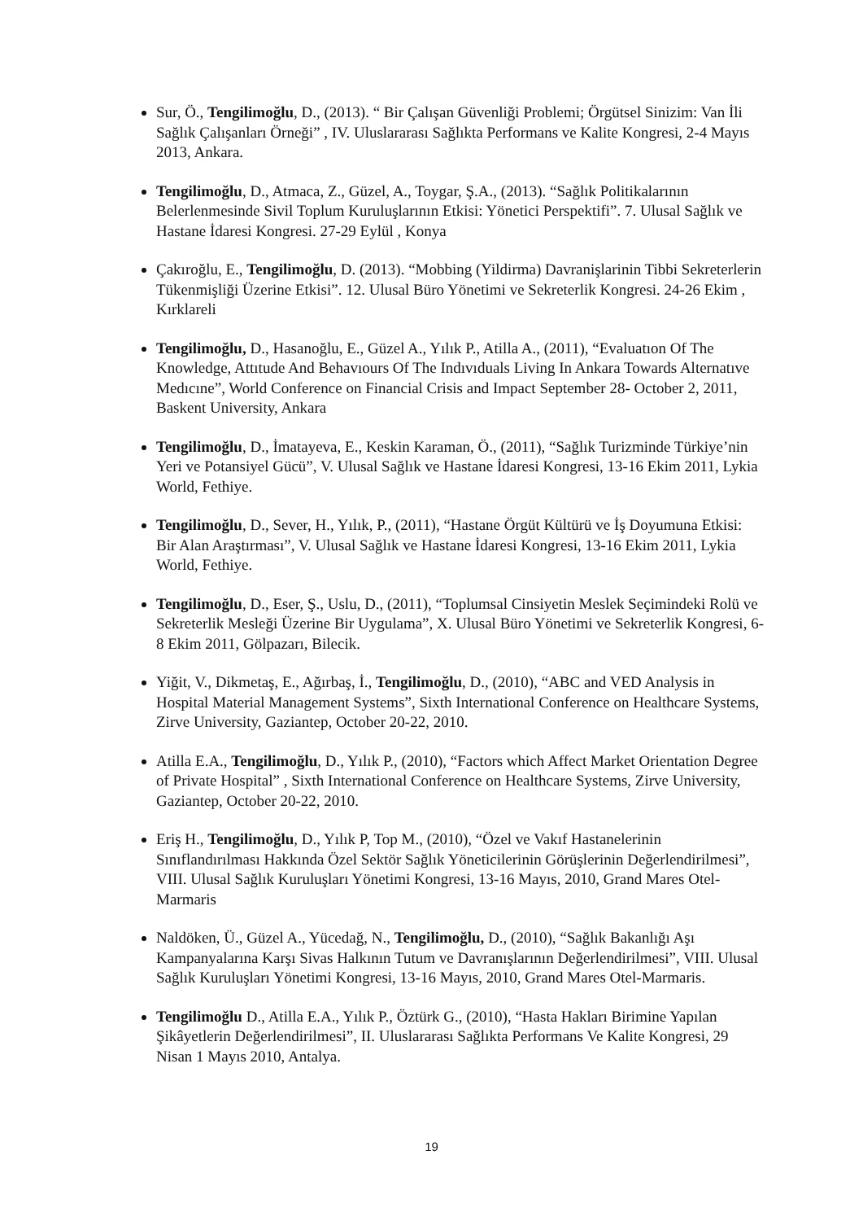Sur, Ö., Tengilimoğlu, D., (2013). “ Bir Çalışan Güvenliği Problemi; Örgütsel Sinizim: Van İli Sağlık Çalışanları Örneği” , IV. Uluslararası Sağlıkta Performans ve Kalite Kongresi, 2-4 Mayıs 2013, Ankara.
Tengilimoğlu, D., Atmaca, Z., Güzel, A., Toygar, Ş.A., (2013). “Sağlık Politikalarının Belerlenmesinde Sivil Toplum Kuruluşlarının Etkisi: Yönetici Perspektifi”. 7. Ulusal Sağlık ve Hastane İdaresi Kongresi. 27-29 Eylül , Konya
Çakıroğlu, E., Tengilimoğlu, D. (2013). “Mobbing (Yildirma) Davranişlarinin Tibbi Sekreterlerin Tükenmişliği Üzerine Etkisi”. 12. Ulusal Büro Yönetimi ve Sekreterlik Kongresi. 24-26 Ekim , Kırklareli
Tengilimoğlu, D., Hasanoğlu, E., Güzel A., Yılık P., Atilla A., (2011), “Evaluatıon Of The Knowledge, Attıtude And Behavıours Of The Indıvıduals Living In Ankara Towards Alternatıve Medıcıne”, World Conference on Financial Crisis and Impact September 28- October 2, 2011, Baskent University, Ankara
Tengilimoğlu, D., İmatayeva, E., Keskin Karaman, Ö., (2011), “Sağlık Turizminde Türkiye’nin Yeri ve Potansiyel Gücü”, V. Ulusal Sağlık ve Hastane İdaresi Kongresi, 13-16 Ekim 2011, Lykia World, Fethiye.
Tengilimoğlu, D., Sever, H., Yılık, P., (2011), “Hastane Örgüt Kültürü ve İş Doyumuna Etkisi: Bir Alan Araştırması”, V. Ulusal Sağlık ve Hastane İdaresi Kongresi, 13-16 Ekim 2011, Lykia World, Fethiye.
Tengilimoğlu, D., Eser, Ş., Uslu, D., (2011), “Toplumsal Cinsiyetin Meslek Seçimindeki Rolü ve Sekreterlik Mesleği Üzerine Bir Uygulama”, X. Ulusal Büro Yönetimi ve Sekreterlik Kongresi, 6-8 Ekim 2011, Gölpazarı, Bilecik.
Yiğit, V., Dikmetaş, E., Ağırbaş, İ., Tengilimoğlu, D., (2010), “ABC and VED Analysis in Hospital Material Management Systems”, Sixth International Conference on Healthcare Systems, Zirve University, Gaziantep, October 20-22, 2010.
Atilla E.A., Tengilimoğlu, D., Yılık P., (2010), “Factors which Affect Market Orientation Degree of Private Hospital” , Sixth International Conference on Healthcare Systems, Zirve University, Gaziantep, October 20-22, 2010.
Eriş H., Tengilimoğlu, D., Yılık P, Top M., (2010), “Özel ve Vakıf Hastanelerinin Sınıflandırılması Hakkında Özel Sektör Sağlık Yöneticilerinin Görüşlerinin Değerlendirilmesi”, VIII. Ulusal Sağlık Kuruluşları Yönetimi Kongresi, 13-16 Mayıs, 2010, Grand Mares Otel-Marmaris
Naldöken, Ü., Güzel A., Yücedağ, N., Tengilimoğlu, D., (2010), “Sağlık Bakanlığı Aşı Kampanyalarına Karşı Sivas Halkının Tutum ve Davranışlarının Değerlendirilmesi”, VIII. Ulusal Sağlık Kuruluşları Yönetimi Kongresi, 13-16 Mayıs, 2010, Grand Mares Otel-Marmaris.
Tengilimoğlu D., Atilla E.A., Yılık P., Öztürk G., (2010), “Hasta Hakları Birimine Yapılan Şikâyetlerin Değerlendirilmesi”, II. Uluslararası Sağlıkta Performans Ve Kalite Kongresi, 29 Nisan 1 Mayıs 2010, Antalya.
19